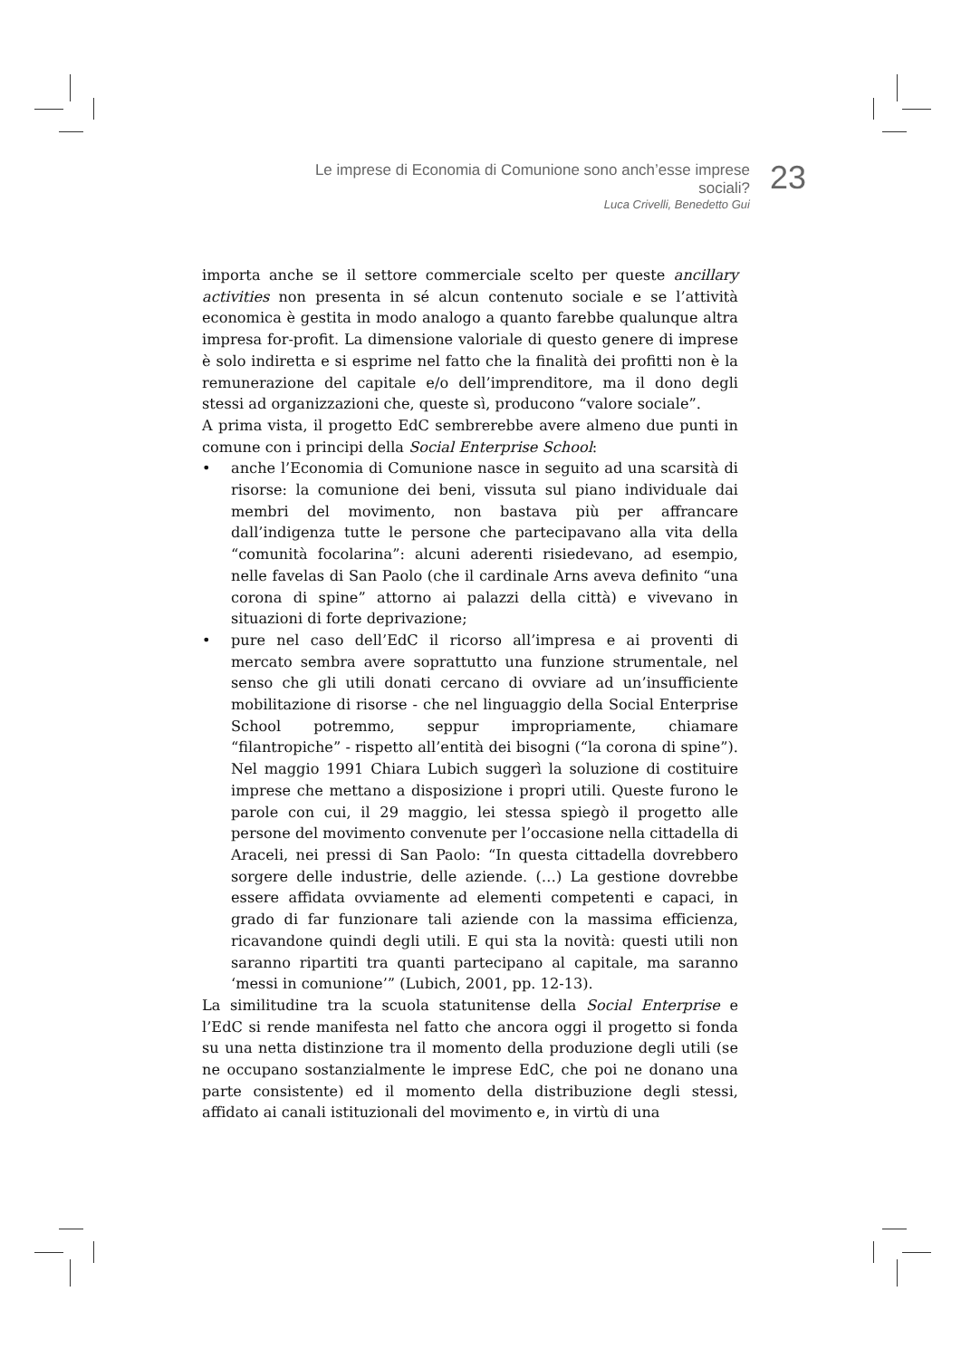Le imprese di Economia di Comunione sono anch’esse imprese sociali?
Luca Crivelli, Benedetto Gui
23
importa anche se il settore commerciale scelto per queste ancillary activities non presenta in sé alcun contenuto sociale e se l’attività economica è gestita in modo analogo a quanto farebbe qualunque altra impresa for-profit. La dimensione valoriale di questo genere di imprese è solo indiretta e si esprime nel fatto che la finalità dei profitti non è la remunerazione del capitale e/o dell’imprenditore, ma il dono degli stessi ad organizzazioni che, queste sì, producono “valore sociale”.
A prima vista, il progetto EdC sembrerebbe avere almeno due punti in comune con i principi della Social Enterprise School:
• anche l’Economia di Comunione nasce in seguito ad una scarsità di risorse: la comunione dei beni, vissuta sul piano individuale dai membri del movimento, non bastava più per affrancare dall’indigenza tutte le persone che partecipavano alla vita della “comunità focolarina”: alcuni aderenti risiedevano, ad esempio, nelle favelas di San Paolo (che il cardinale Arns aveva definito “una corona di spine” attorno ai palazzi della città) e vivevano in situazioni di forte deprivazione;
• pure nel caso dell’EdC il ricorso all’impresa e ai proventi di mercato sembra avere soprattutto una funzione strumentale, nel senso che gli utili donati cercano di ovviare ad un’insufficiente mobilitazione di risorse - che nel linguaggio della Social Enterprise School potremmo, seppur impropriamente, chiamare “filantropiche” - rispetto all’entità dei bisogni (“la corona di spine”). Nel maggio 1991 Chiara Lubich suggerì la soluzione di costituire imprese che mettano a disposizione i propri utili. Queste furono le parole con cui, il 29 maggio, lei stessa spiegò il progetto alle persone del movimento convenute per l’occasione nella cittadella di Araceli, nei pressi di San Paolo: “In questa cittadella dovrebbero sorgere delle industrie, delle aziende. (…) La gestione dovrebbe essere affidata ovviamente ad elementi competenti e capaci, in grado di far funzionare tali aziende con la massima efficienza, ricavandone quindi degli utili. E qui sta la novità: questi utili non saranno ripartiti tra quanti partecipano al capitale, ma saranno ‘messi in comunione’” (Lubich, 2001, pp. 12-13).
La similitudine tra la scuola statunitense della Social Enterprise e l’EdC si rende manifesta nel fatto che ancora oggi il progetto si fonda su una netta distinzione tra il momento della produzione degli utili (se ne occupano sostanzialmente le imprese EdC, che poi ne donano una parte consistente) ed il momento della distribuzione degli stessi, affidato ai canali istituzionali del movimento e, in virtù di una